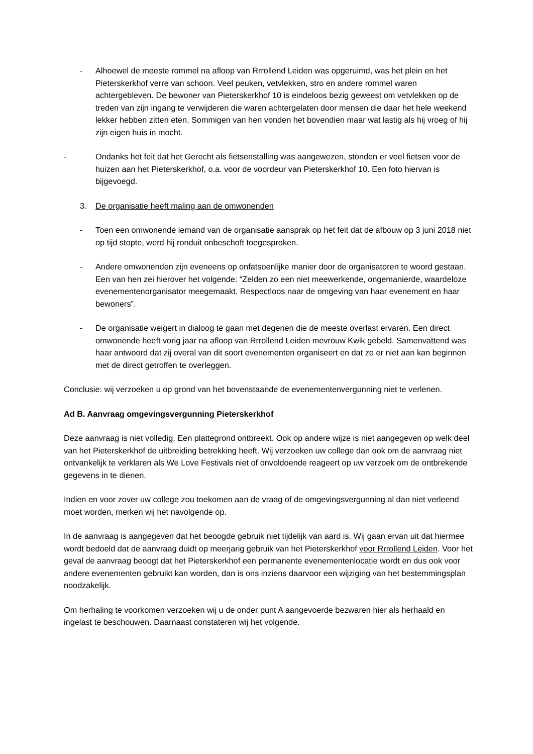- Alhoewel de meeste rommel na afloop van Rrrollend Leiden was opgeruimd, was het plein en het Pieterskerkhof verre van schoon. Veel peuken, vetvlekken, stro en andere rommel waren achtergebleven. De bewoner van Pieterskerkhof 10 is eindeloos bezig geweest om vetvlekken op de treden van zijn ingang te verwijderen die waren achtergelaten door mensen die daar het hele weekend lekker hebben zitten eten. Sommigen van hen vonden het bovendien maar wat lastig als hij vroeg of hij zijn eigen huis in mocht.
- Ondanks het feit dat het Gerecht als fietsenstalling was aangewezen, stonden er veel fietsen voor de huizen aan het Pieterskerkhof, o.a. voor de voordeur van Pieterskerkhof 10. Een foto hiervan is bijgevoegd.
3. De organisatie heeft maling aan de omwonenden
- Toen een omwonende iemand van de organisatie aansprak op het feit dat de afbouw op 3 juni 2018 niet op tijd stopte, werd hij ronduit onbeschoft toegesproken.
- Andere omwonenden zijn eveneens op onfatsoenlijke manier door de organisatoren te woord gestaan. Een van hen zei hierover het volgende: “Zelden zo een niet meewerkende, ongemanierde, waardeloze evenementenorganisator meegemaakt. Respectloos naar de omgeving van haar evenement en haar bewoners”.
- De organisatie weigert in dialoog te gaan met degenen die de meeste overlast ervaren. Een direct omwonende heeft vorig jaar na afloop van Rrrollend Leiden mevrouw Kwik gebeld. Samenvattend was haar antwoord dat zij overal van dit soort evenementen organiseert en dat ze er niet aan kan beginnen met de direct getroffen te overleggen.
Conclusie: wij verzoeken u op grond van het bovenstaande de evenementenvergunning niet te verlenen.
Ad B. Aanvraag omgevingsvergunning Pieterskerkhof
Deze aanvraag is niet volledig. Een plattegrond ontbreekt. Ook op andere wijze is niet aangegeven op welk deel van het Pieterskerkhof de uitbreiding betrekking heeft. Wij verzoeken uw college dan ook om de aanvraag niet ontvankelijk te verklaren als We Love Festivals niet of onvoldoende reageert op uw verzoek om de ontbrekende gegevens in te dienen.
Indien en voor zover uw college zou toekomen aan de vraag of de omgevingsvergunning al dan niet verleend moet worden, merken wij het navolgende op.
In de aanvraag is aangegeven dat het beoogde gebruik niet tijdelijk van aard is. Wij gaan ervan uit dat hiermee wordt bedoeld dat de aanvraag duidt op meerjarig gebruik van het Pieterskerkhof voor Rrrollend Leiden. Voor het geval de aanvraag beoogt dat het Pieterskerkhof een permanente evenementenlocatie wordt en dus ook voor andere evenementen gebruikt kan worden, dan is ons inziens daarvoor een wijziging van het bestemmingsplan noodzakelijk.
Om herhaling te voorkomen verzoeken wij u de onder punt A aangevoerde bezwaren hier als herhaald en ingelast te beschouwen. Daarnaast constateren wij het volgende.